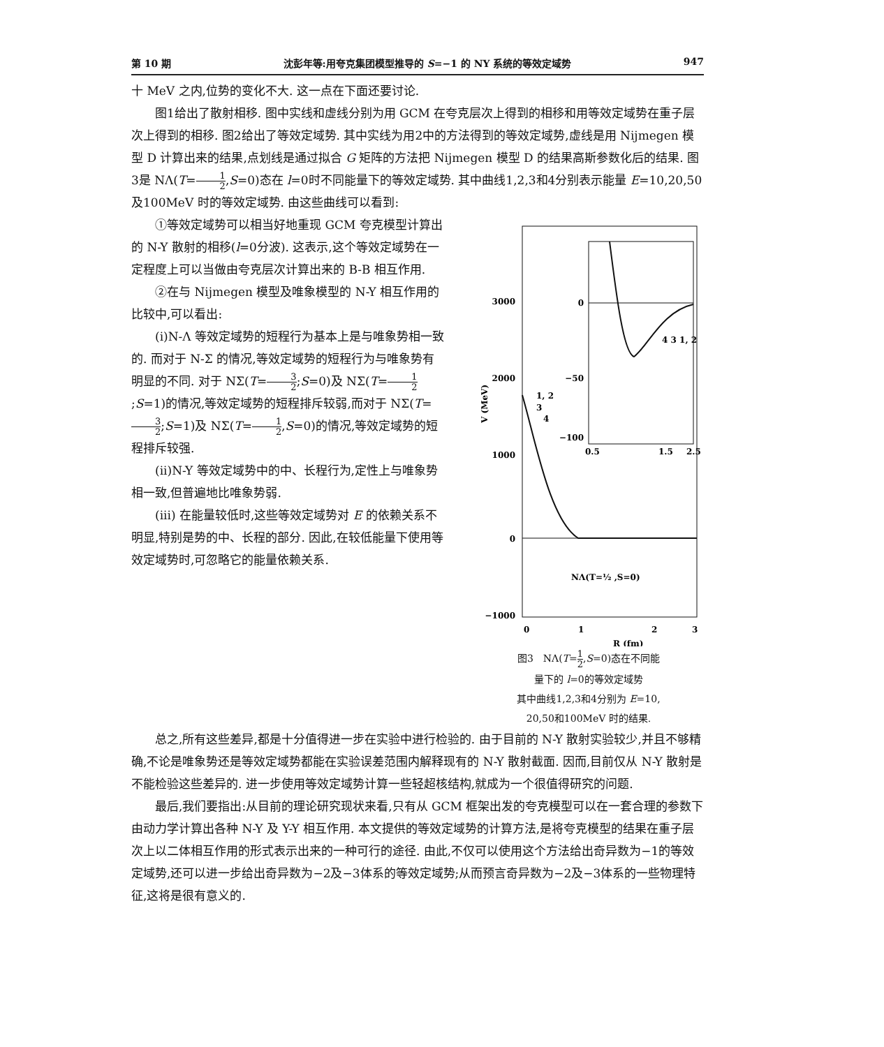第 10 期 沈彭年等:用夸克集团模型推导的 S=−1 的 NY 系统的等效定域势 947
十 MeV 之内,位势的变化不大. 这一点在下面还要讨论.
图1给出了散射相移. 图中实线和虚线分别为用 GCM 在夸克层次上得到的相移和用等效定域势在重子层次上得到的相移. 图2给出了等效定域势. 其中实线为用2中的方法得到的等效定域势,虚线是用 Nijmegen 模型 D 计算出来的结果,点划线是通过拟合 G 矩阵的方法把 Nijmegen 模型 D 的结果高斯参数化后的结果. 图3是 NΛ(T=1 2,S=0)态在 l=0时不同能量下的等效定域势. 其中曲线1,2,3和4分别表示能量 E=10,20,50及100MeV 时的等效定域势. 由这些曲线可以看到:
①等效定域势可以相当好地重现 GCM 夸克模型计算出的 N-Y 散射的相移(l=0分波). 这表示,这个等效定域势在一定程度上可以当做由夸克层次计算出来的 B-B 相互作用.
②在与 Nijmegen 模型及唯象模型的 N-Y 相互作用的比较中,可以看出:
(i)N-Λ 等效定域势的短程行为基本上是与唯象势相一致的. 而对于 N-Σ 的情况,等效定域势的短程行为与唯象势有明显的不同. 对于 NΣ(T=3 2;S=0)及 NΣ(T=1 2;S=1)的情况,等效定域势的短程排斥较弱,而对于 NΣ(T=3 2;S=1)及 NΣ(T=1 2,S=0)的情况,等效定域势的短程排斥较强.
(ii)N-Y 等效定域势中的中、长程行为,定性上与唯象势相一致,但普遍地比唯象势弱.
(iii) 在能量较低时,这些等效定域势对 E 的依赖关系不明显,特别是势的中、长程的部分. 因此,在较低能量下使用等效定域势时,可忽略它的能量依赖关系.
3000
2000
1000
0
−1000
0
1
2
3
R (fm)
V (MeV)
1, 2
3
4
NΛ(T=½ ,S=0)
0
−50
−100
0.5
1.5
2.5
4 3 1, 2
图3　NΛ(T=1 2,S=0)态在不同能
量下的 l=0的等效定域势
其中曲线1,2,3和4分别为 E=10,
20,50和100MeV 时的结果.
总之,所有这些差异,都是十分值得进一步在实验中进行检验的. 由于目前的 N-Y 散射实验较少,并且不够精确,不论是唯象势还是等效定域势都能在实验误差范围内解释现有的 N-Y 散射截面. 因而,目前仅从 N-Y 散射是不能检验这些差异的. 进一步使用等效定域势计算一些轻超核结构,就成为一个很值得研究的问题.
最后,我们要指出:从目前的理论研究现状来看,只有从 GCM 框架出发的夸克模型可以在一套合理的参数下由动力学计算出各种 N-Y 及 Y-Y 相互作用. 本文提供的等效定域势的计算方法,是将夸克模型的结果在重子层次上以二体相互作用的形式表示出来的一种可行的途径. 由此,不仅可以使用这个方法给出奇异数为−1的等效定域势,还可以进一步给出奇异数为−2及−3体系的等效定域势;从而预言奇异数为−2及−3体系的一些物理特征,这将是很有意义的.